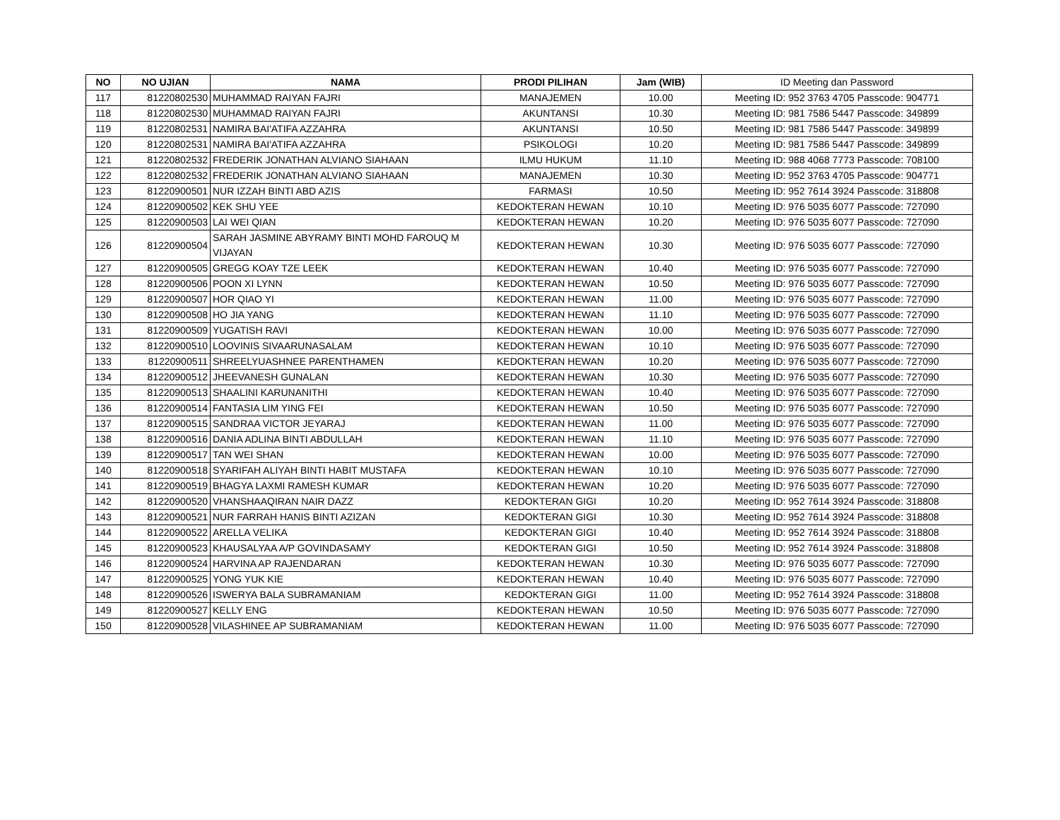| NO | NO UJIAN | NAMA | PRODI PILIHAN | Jam (WIB) | ID Meeting dan Password |
| --- | --- | --- | --- | --- | --- |
| 117 | 81220802530 | MUHAMMAD RAIYAN FAJRI | MANAJEMEN | 10.00 | Meeting ID: 952 3763 4705 Passcode: 904771 |
| 118 | 81220802530 | MUHAMMAD RAIYAN FAJRI | AKUNTANSI | 10.30 | Meeting ID: 981 7586 5447 Passcode: 349899 |
| 119 | 81220802531 | NAMIRA BAI'ATIFA AZZAHRA | AKUNTANSI | 10.50 | Meeting ID: 981 7586 5447 Passcode: 349899 |
| 120 | 81220802531 | NAMIRA BAI'ATIFA AZZAHRA | PSIKOLOGI | 10.20 | Meeting ID: 981 7586 5447 Passcode: 349899 |
| 121 | 81220802532 | FREDERIK JONATHAN ALVIANO SIAHAAN | ILMU HUKUM | 11.10 | Meeting ID: 988 4068 7773 Passcode: 708100 |
| 122 | 81220802532 | FREDERIK JONATHAN ALVIANO SIAHAAN | MANAJEMEN | 10.30 | Meeting ID: 952 3763 4705 Passcode: 904771 |
| 123 | 81220900501 | NUR IZZAH BINTI ABD AZIS | FARMASI | 10.50 | Meeting ID: 952 7614 3924 Passcode: 318808 |
| 124 | 81220900502 | KEK SHU YEE | KEDOKTERAN HEWAN | 10.10 | Meeting ID: 976 5035 6077 Passcode: 727090 |
| 125 | 81220900503 | LAI WEI QIAN | KEDOKTERAN HEWAN | 10.20 | Meeting ID: 976 5035 6077 Passcode: 727090 |
| 126 | 81220900504 | SARAH JASMINE ABYRAMY BINTI MOHD FAROUQ M VIJAYAN | KEDOKTERAN HEWAN | 10.30 | Meeting ID: 976 5035 6077 Passcode: 727090 |
| 127 | 81220900505 | GREGG KOAY TZE LEEK | KEDOKTERAN HEWAN | 10.40 | Meeting ID: 976 5035 6077 Passcode: 727090 |
| 128 | 81220900506 | POON XI LYNN | KEDOKTERAN HEWAN | 10.50 | Meeting ID: 976 5035 6077 Passcode: 727090 |
| 129 | 81220900507 | HOR QIAO YI | KEDOKTERAN HEWAN | 11.00 | Meeting ID: 976 5035 6077 Passcode: 727090 |
| 130 | 81220900508 | HO JIA YANG | KEDOKTERAN HEWAN | 11.10 | Meeting ID: 976 5035 6077 Passcode: 727090 |
| 131 | 81220900509 | YUGATISH RAVI | KEDOKTERAN HEWAN | 10.00 | Meeting ID: 976 5035 6077 Passcode: 727090 |
| 132 | 81220900510 | LOOVINIS SIVAARUNASALAM | KEDOKTERAN HEWAN | 10.10 | Meeting ID: 976 5035 6077 Passcode: 727090 |
| 133 | 81220900511 | SHREELYUASHNEE PARENTHAMEN | KEDOKTERAN HEWAN | 10.20 | Meeting ID: 976 5035 6077 Passcode: 727090 |
| 134 | 81220900512 | JHEEVANESH GUNALAN | KEDOKTERAN HEWAN | 10.30 | Meeting ID: 976 5035 6077 Passcode: 727090 |
| 135 | 81220900513 | SHAALINI KARUNANITHI | KEDOKTERAN HEWAN | 10.40 | Meeting ID: 976 5035 6077 Passcode: 727090 |
| 136 | 81220900514 | FANTASIA LIM YING FEI | KEDOKTERAN HEWAN | 10.50 | Meeting ID: 976 5035 6077 Passcode: 727090 |
| 137 | 81220900515 | SANDRAA VICTOR JEYARAJ | KEDOKTERAN HEWAN | 11.00 | Meeting ID: 976 5035 6077 Passcode: 727090 |
| 138 | 81220900516 | DANIA ADLINA BINTI ABDULLAH | KEDOKTERAN HEWAN | 11.10 | Meeting ID: 976 5035 6077 Passcode: 727090 |
| 139 | 81220900517 | TAN WEI SHAN | KEDOKTERAN HEWAN | 10.00 | Meeting ID: 976 5035 6077 Passcode: 727090 |
| 140 | 81220900518 | SYARIFAH ALIYAH BINTI HABIT MUSTAFA | KEDOKTERAN HEWAN | 10.10 | Meeting ID: 976 5035 6077 Passcode: 727090 |
| 141 | 81220900519 | BHAGYA LAXMI RAMESH KUMAR | KEDOKTERAN HEWAN | 10.20 | Meeting ID: 976 5035 6077 Passcode: 727090 |
| 142 | 81220900520 | VHANSHAAQIRAN NAIR DAZZ | KEDOKTERAN GIGI | 10.20 | Meeting ID: 952 7614 3924 Passcode: 318808 |
| 143 | 81220900521 | NUR FARRAH HANIS BINTI AZIZAN | KEDOKTERAN GIGI | 10.30 | Meeting ID: 952 7614 3924 Passcode: 318808 |
| 144 | 81220900522 | ARELLA VELIKA | KEDOKTERAN GIGI | 10.40 | Meeting ID: 952 7614 3924 Passcode: 318808 |
| 145 | 81220900523 | KHAUSALYAA A/P GOVINDASAMY | KEDOKTERAN GIGI | 10.50 | Meeting ID: 952 7614 3924 Passcode: 318808 |
| 146 | 81220900524 | HARVINA AP RAJENDARAN | KEDOKTERAN HEWAN | 10.30 | Meeting ID: 976 5035 6077 Passcode: 727090 |
| 147 | 81220900525 | YONG YUK KIE | KEDOKTERAN HEWAN | 10.40 | Meeting ID: 976 5035 6077 Passcode: 727090 |
| 148 | 81220900526 | ISWERYA BALA SUBRAMANIAM | KEDOKTERAN GIGI | 11.00 | Meeting ID: 952 7614 3924 Passcode: 318808 |
| 149 | 81220900527 | KELLY ENG | KEDOKTERAN HEWAN | 10.50 | Meeting ID: 976 5035 6077 Passcode: 727090 |
| 150 | 81220900528 | VILASHINEE AP SUBRAMANIAM | KEDOKTERAN HEWAN | 11.00 | Meeting ID: 976 5035 6077 Passcode: 727090 |